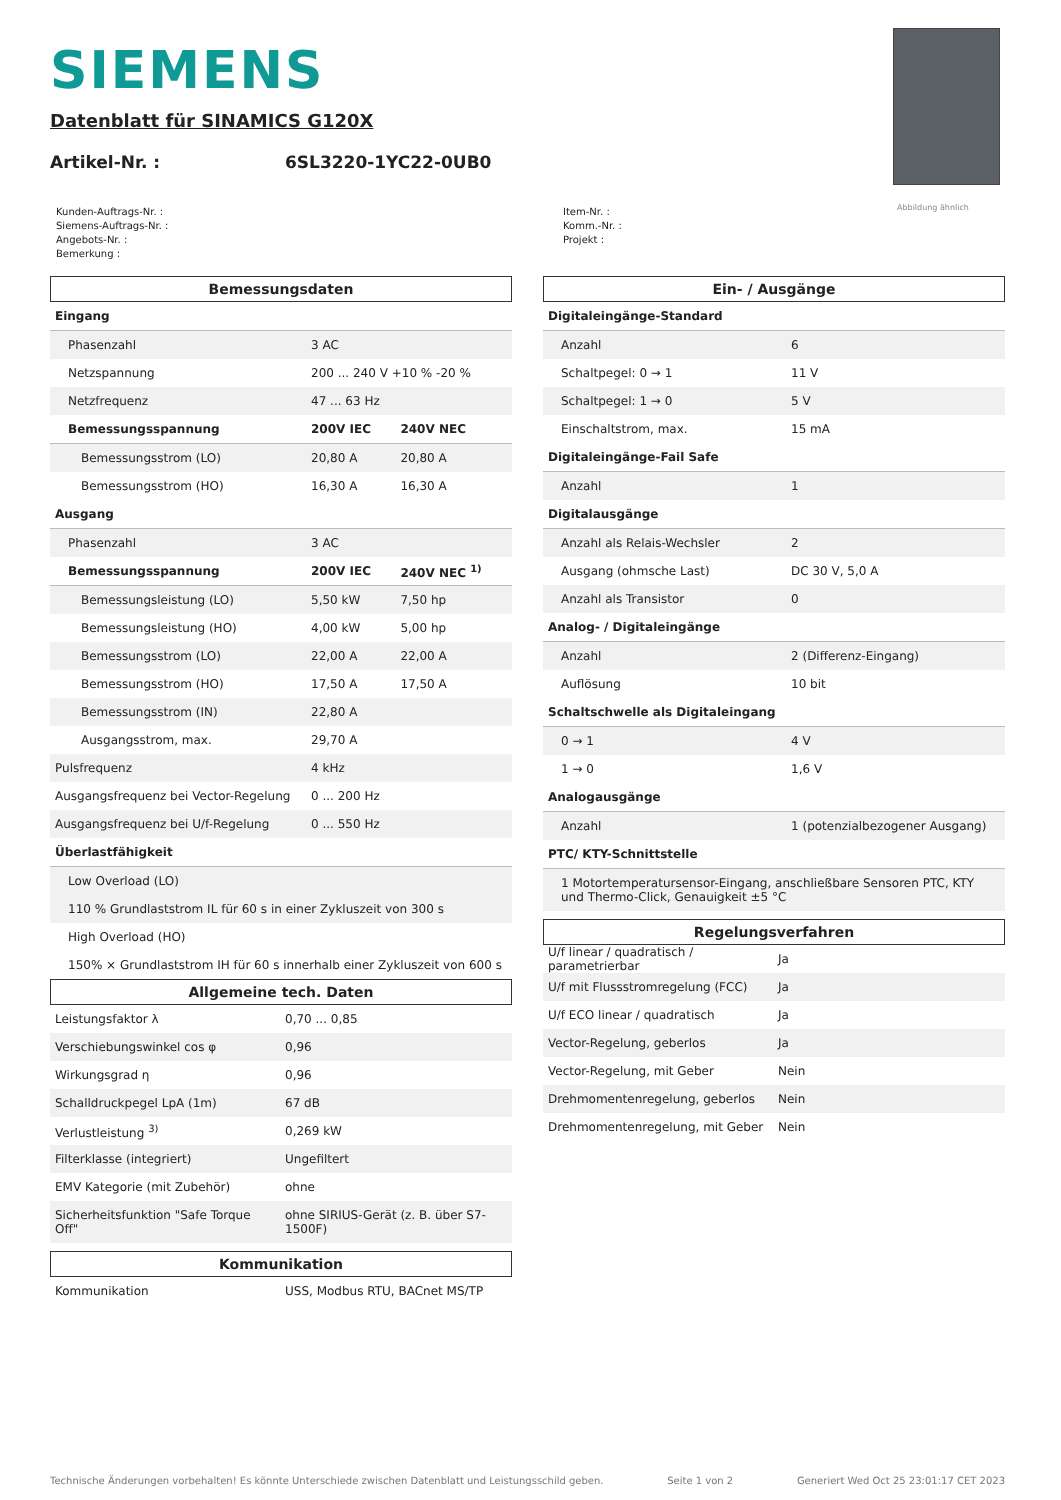SIEMENS
Datenblatt für SINAMICS G120X
Artikel-Nr. : 6SL3220-1YC22-0UB0
Abbildung ähnlich
Kunden-Auftrags-Nr. :
Siemens-Auftrags-Nr. :
Angebots-Nr. :
Bemerkung :
Item-Nr. :
Komm.-Nr. :
Projekt :
Bemessungsdaten
| Eingang | | |
| Phasenzahl | 3 AC | |
| Netzspannung | 200 ... 240 V +10 % -20 % | |
| Netzfrequenz | 47 ... 63 Hz | |
| Bemessungsspannung | 200V IEC | 240V NEC |
| Bemessungsstrom (LO) | 20,80 A | 20,80 A |
| Bemessungsstrom (HO) | 16,30 A | 16,30 A |
| Ausgang | | |
| Phasenzahl | 3 AC | |
| Bemessungsspannung | 200V IEC | 240V NEC <sup>1)</sup> |
| Bemessungsleistung (LO) | 5,50 kW | 7,50 hp |
| Bemessungsleistung (HO) | 4,00 kW | 5,00 hp |
| Bemessungsstrom (LO) | 22,00 A | 22,00 A |
| Bemessungsstrom (HO) | 17,50 A | 17,50 A |
| Bemessungsstrom (IN) | 22,80 A | |
| Ausgangsstrom, max. | 29,70 A | |
| Pulsfrequenz | 4 kHz | |
| Ausgangsfrequenz bei Vector-Regelung | 0 ... 200 Hz | |
| Ausgangsfrequenz bei U/f-Regelung | 0 ... 550 Hz | |
| Überlastfähigkeit | | |
| Low Overload (LO) | | |
| 110 % Grundlaststrom IL für 60 s in einer Zykluszeit von 300 s | | |
| High Overload (HO) | | |
| 150% × Grundlaststrom IH für 60 s innerhalb einer Zykluszeit von 600 s | | |
Allgemeine tech. Daten
| Leistungsfaktor λ | 0,70 ... 0,85 |
| Verschiebungswinkel cos φ | 0,96 |
| Wirkungsgrad η | 0,96 |
| Schalldruckpegel LpA (1m) | 67 dB |
| Verlustleistung <sup>3)</sup> | 0,269 kW |
| Filterklasse (integriert) | Ungefiltert |
| EMV Kategorie (mit Zubehör) | ohne |
| Sicherheitsfunktion "Safe Torque Off" | ohne SIRIUS-Gerät (z. B. über S7-1500F) |
Kommunikation
| Kommunikation | USS, Modbus RTU, BACnet MS/TP |
Ein- / Ausgänge
| Digitaleingänge-Standard | |
| Anzahl | 6 |
| Schaltpegel: 0 → 1 | 11 V |
| Schaltpegel: 1 → 0 | 5 V |
| Einschaltstrom, max. | 15 mA |
| Digitaleingänge-Fail Safe | |
| Anzahl | 1 |
| Digitalausgänge | |
| Anzahl als Relais-Wechsler | 2 |
| Ausgang (ohmsche Last) | DC 30 V, 5,0 A |
| Anzahl als Transistor | 0 |
| Analog- / Digitaleingänge | |
| Anzahl | 2 (Differenz-Eingang) |
| Auflösung | 10 bit |
| Schaltschwelle als Digitaleingang | |
| 0 → 1 | 4 V |
| 1 → 0 | 1,6 V |
| Analogausgänge | |
| Anzahl | 1 (potenzialbezogener Ausgang) |
| PTC/ KTY-Schnittstelle | |
| 1 Motortemperatursensor-Eingang, anschließbare Sensoren PTC, KTY und Thermo-Click, Genauigkeit ±5 °C | |
Regelungsverfahren
| U/f linear / quadratisch / parametrierbar | Ja |
| U/f mit Flussstromregelung (FCC) | Ja |
| U/f ECO linear / quadratisch | Ja |
| Vector-Regelung, geberlos | Ja |
| Vector-Regelung, mit Geber | Nein |
| Drehmomentenregelung, geberlos | Nein |
| Drehmomentenregelung, mit Geber | Nein |
Technische Änderungen vorbehalten! Es könnte Unterschiede zwischen Datenblatt und Leistungsschild geben. Seite 1 von 2 Generiert Wed Oct 25 23:01:17 CET 2023